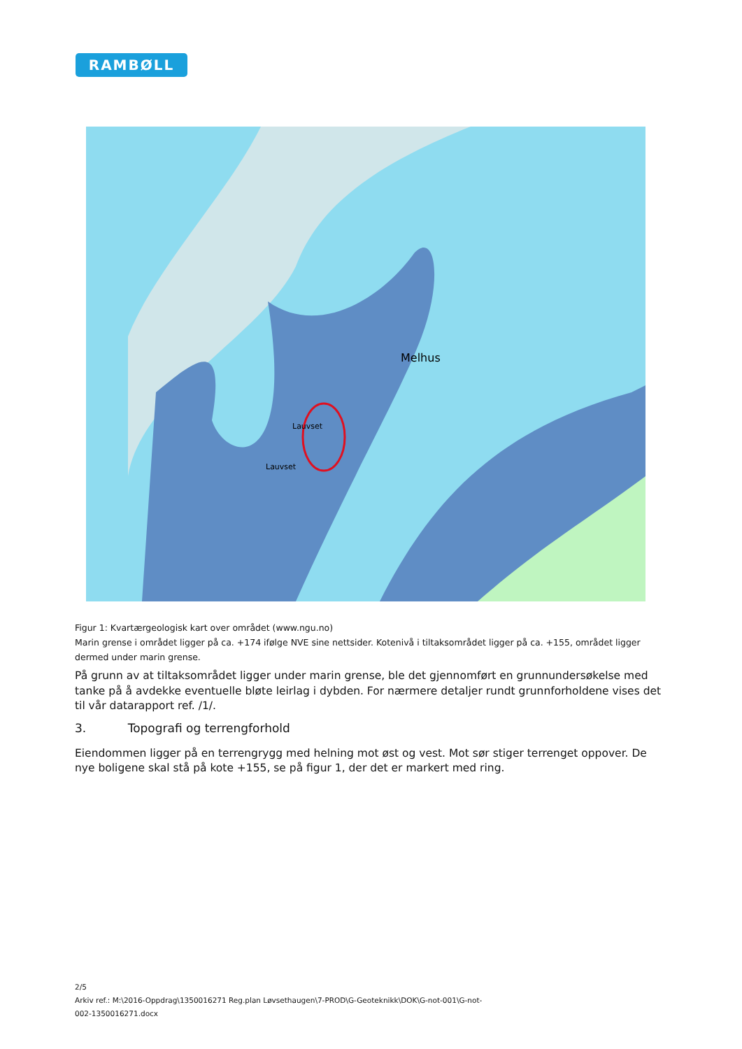RAMBØLL
Melhus
Lauvset
Lauvset
Figur 1: Kvartærgeologisk kart over området (www.ngu.no)
Marin grense i området ligger på ca. +174 ifølge NVE sine nettsider. Kotenivå i tiltaksområdet ligger på ca. +155, området ligger dermed under marin grense.
På grunn av at tiltaksområdet ligger under marin grense, ble det gjennomført en grunnundersøkelse med tanke på å avdekke eventuelle bløte leirlag i dybden. For nærmere detaljer rundt grunnforholdene vises det til vår datarapport ref. /1/.
3. Topografi og terrengforhold
Eiendommen ligger på en terrengrygg med helning mot øst og vest. Mot sør stiger terrenget oppover. De nye boligene skal stå på kote +155, se på figur 1, der det er markert med ring.
2/5
Arkiv ref.: M:\2016-Oppdrag\1350016271 Reg.plan Løvsethaugen\7-PROD\G-Geoteknikk\DOK\G-not-001\G-not-
002-1350016271.docx